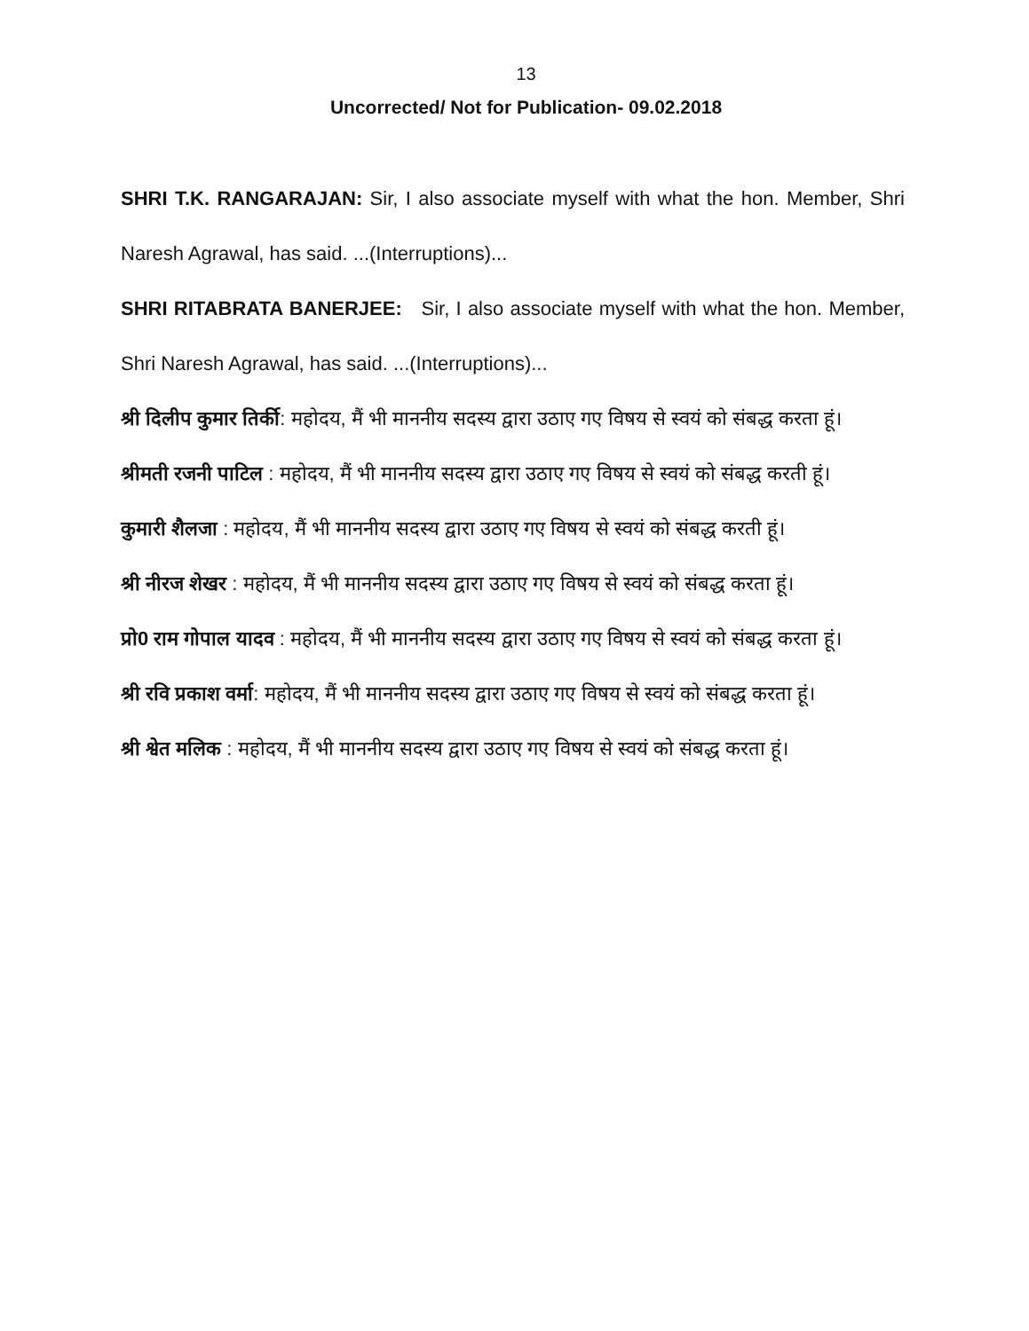13
Uncorrected/ Not for Publication- 09.02.2018
SHRI T.K. RANGARAJAN: Sir, I also associate myself with what the hon. Member, Shri Naresh Agrawal, has said. ...(Interruptions)...
SHRI RITABRATA BANERJEE: Sir, I also associate myself with what the hon. Member, Shri Naresh Agrawal, has said. ...(Interruptions)...
श्री दिलीप कुमार तिर्की: महोदय, मैं भी माननीय सदस्य द्वारा उठाए गए विषय से स्वयं को संबद्ध करता हूं।
श्रीमती रजनी पाटिल : महोदय, मैं भी माननीय सदस्य द्वारा उठाए गए विषय से स्वयं को संबद्ध करती हूं।
कुमारी शैलजा : महोदय, मैं भी माननीय सदस्य द्वारा उठाए गए विषय से स्वयं को संबद्ध करती हूं।
श्री नीरज शेखर : महोदय, मैं भी माननीय सदस्य द्वारा उठाए गए विषय से स्वयं को संबद्ध करता हूं।
प्रो0 राम गोपाल यादव : महोदय, मैं भी माननीय सदस्य द्वारा उठाए गए विषय से स्वयं को संबद्ध करता हूं।
श्री रवि प्रकाश वर्मा: महोदय, मैं भी माननीय सदस्य द्वारा उठाए गए विषय से स्वयं को संबद्ध करता हूं।
श्री श्वेत मलिक : महोदय, मैं भी माननीय सदस्य द्वारा उठाए गए विषय से स्वयं को संबद्ध करता हूं।